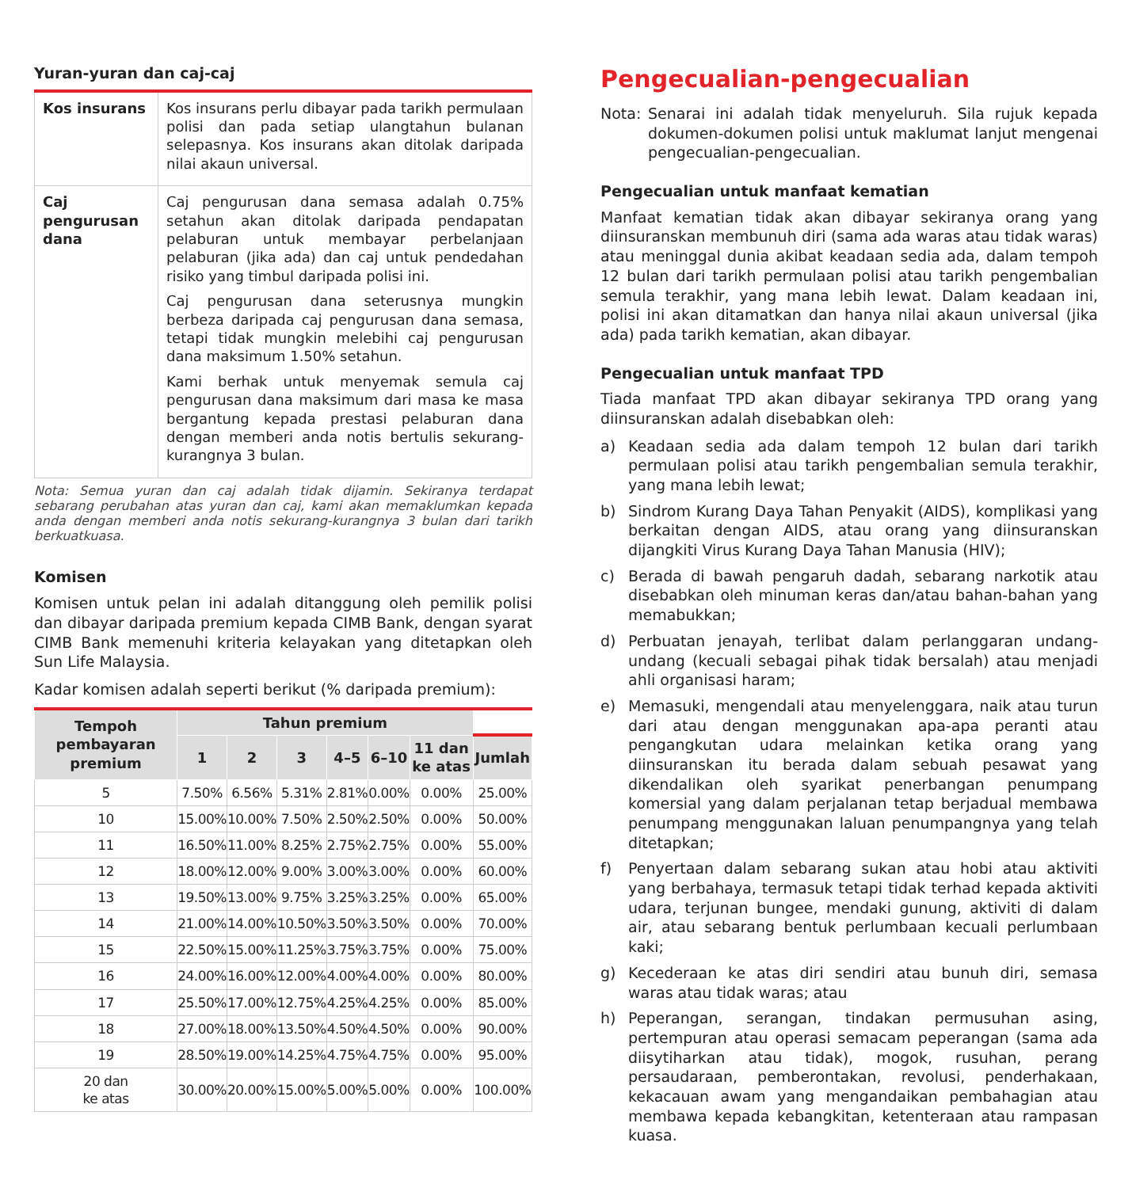Yuran-yuran dan caj-caj
| Kos insurans | Kos insurans perlu dibayar pada tarikh permulaan polisi dan pada setiap ulangtahun bulanan selepasnya. Kos insurans akan ditolak daripada nilai akaun universal. |
| Caj pengurusan dana | Caj pengurusan dana semasa adalah 0.75% setahun akan ditolak daripada pendapatan pelaburan untuk membayar perbelanjaan pelaburan (jika ada) dan caj untuk pendedahan risiko yang timbul daripada polisi ini. Caj pengurusan dana seterusnya mungkin berbeza daripada caj pengurusan dana semasa, tetapi tidak mungkin melebihi caj pengurusan dana maksimum 1.50% setahun. Kami berhak untuk menyemak semula caj pengurusan dana maksimum dari masa ke masa bergantung kepada prestasi pelaburan dana dengan memberi anda notis bertulis sekurang-kurangnya 3 bulan. |
Nota: Semua yuran dan caj adalah tidak dijamin. Sekiranya terdapat sebarang perubahan atas yuran dan caj, kami akan memaklumkan kepada anda dengan memberi anda notis sekurang-kurangnya 3 bulan dari tarikh berkuatkuasa.
Komisen
Komisen untuk pelan ini adalah ditanggung oleh pemilik polisi dan dibayar daripada premium kepada CIMB Bank, dengan syarat CIMB Bank memenuhi kriteria kelayakan yang ditetapkan oleh Sun Life Malaysia.
Kadar komisen adalah seperti berikut (% daripada premium):
| Tempoh pembayaran premium | Tahun premium | | | | | | |
| --- | --- | --- | --- | --- | --- | --- | --- |
| | 1 | 2 | 3 | 4–5 | 6–10 | 11 dan ke atas | Jumlah |
| 5 | 7.50% | 6.56% | 5.31% | 2.81% | 0.00% | 0.00% | 25.00% |
| 10 | 15.00% | 10.00% | 7.50% | 2.50% | 2.50% | 0.00% | 50.00% |
| 11 | 16.50% | 11.00% | 8.25% | 2.75% | 2.75% | 0.00% | 55.00% |
| 12 | 18.00% | 12.00% | 9.00% | 3.00% | 3.00% | 0.00% | 60.00% |
| 13 | 19.50% | 13.00% | 9.75% | 3.25% | 3.25% | 0.00% | 65.00% |
| 14 | 21.00% | 14.00% | 10.50% | 3.50% | 3.50% | 0.00% | 70.00% |
| 15 | 22.50% | 15.00% | 11.25% | 3.75% | 3.75% | 0.00% | 75.00% |
| 16 | 24.00% | 16.00% | 12.00% | 4.00% | 4.00% | 0.00% | 80.00% |
| 17 | 25.50% | 17.00% | 12.75% | 4.25% | 4.25% | 0.00% | 85.00% |
| 18 | 27.00% | 18.00% | 13.50% | 4.50% | 4.50% | 0.00% | 90.00% |
| 19 | 28.50% | 19.00% | 14.25% | 4.75% | 4.75% | 0.00% | 95.00% |
| 20 dan ke atas | 30.00% | 20.00% | 15.00% | 5.00% | 5.00% | 0.00% | 100.00% |
Pengecualian-pengecualian
Nota: Senarai ini adalah tidak menyeluruh. Sila rujuk kepada dokumen-dokumen polisi untuk maklumat lanjut mengenai pengecualian-pengecualian.
Pengecualian untuk manfaat kematian
Manfaat kematian tidak akan dibayar sekiranya orang yang diinsuranskan membunuh diri (sama ada waras atau tidak waras) atau meninggal dunia akibat keadaan sedia ada, dalam tempoh 12 bulan dari tarikh permulaan polisi atau tarikh pengembalian semula terakhir, yang mana lebih lewat. Dalam keadaan ini, polisi ini akan ditamatkan dan hanya nilai akaun universal (jika ada) pada tarikh kematian, akan dibayar.
Pengecualian untuk manfaat TPD
Tiada manfaat TPD akan dibayar sekiranya TPD orang yang diinsuranskan adalah disebabkan oleh:
a) Keadaan sedia ada dalam tempoh 12 bulan dari tarikh permulaan polisi atau tarikh pengembalian semula terakhir, yang mana lebih lewat;
b) Sindrom Kurang Daya Tahan Penyakit (AIDS), komplikasi yang berkaitan dengan AIDS, atau orang yang diinsuranskan dijangkiti Virus Kurang Daya Tahan Manusia (HIV);
c) Berada di bawah pengaruh dadah, sebarang narkotik atau disebabkan oleh minuman keras dan/atau bahan-bahan yang memabukkan;
d) Perbuatan jenayah, terlibat dalam perlanggaran undang-undang (kecuali sebagai pihak tidak bersalah) atau menjadi ahli organisasi haram;
e) Memasuki, mengendali atau menyelenggara, naik atau turun dari atau dengan menggunakan apa-apa peranti atau pengangkutan udara melainkan ketika orang yang diinsuranskan itu berada dalam sebuah pesawat yang dikendalikan oleh syarikat penerbangan penumpang komersial yang dalam perjalanan tetap berjadual membawa penumpang menggunakan laluan penumpangnya yang telah ditetapkan;
f) Penyertaan dalam sebarang sukan atau hobi atau aktiviti yang berbahaya, termasuk tetapi tidak terhad kepada aktiviti udara, terjunan bungee, mendaki gunung, aktiviti di dalam air, atau sebarang bentuk perlumbaan kecuali perlumbaan kaki;
g) Kecederaan ke atas diri sendiri atau bunuh diri, semasa waras atau tidak waras; atau
h) Peperangan, serangan, tindakan permusuhan asing, pertempuran atau operasi semacam peperangan (sama ada diisytiharkan atau tidak), mogok, rusuhan, perang persaudaraan, pemberontakan, revolusi, penderhakaan, kekacauan awam yang mengandaikan pembahagian atau membawa kepada kebangkitan, ketenteraan atau rampasan kuasa.